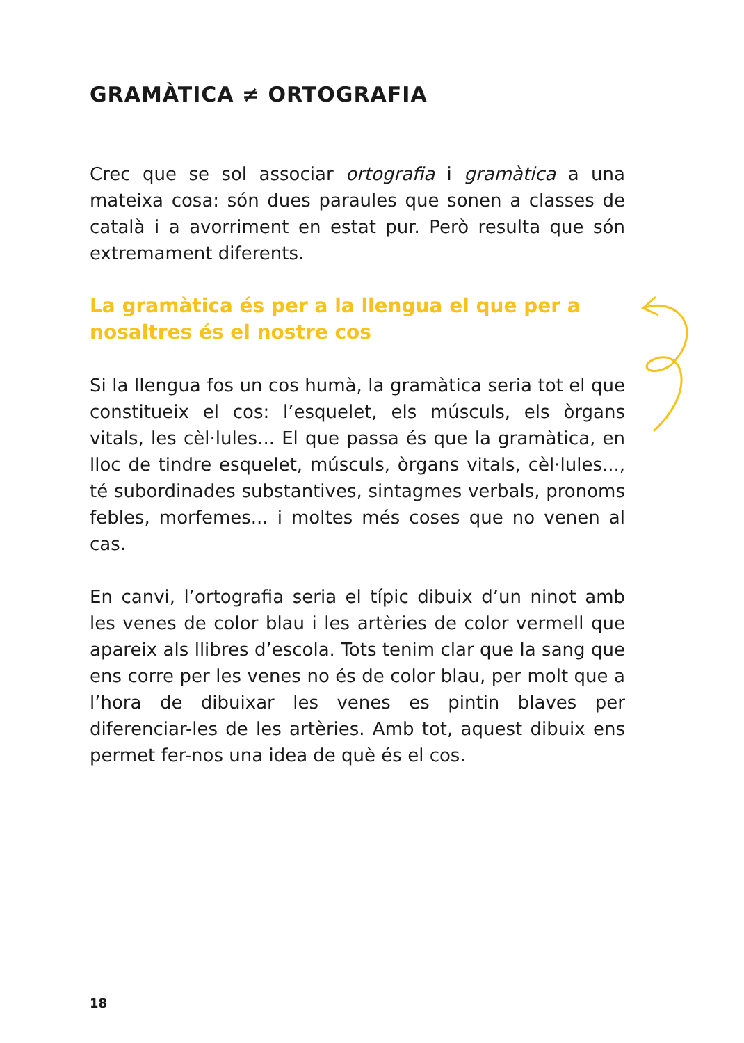GRAMÀTICA ≠ ORTOGRAFIA
Crec que se sol associar ortografia i gramàtica a una mateixa cosa: són dues paraules que sonen a classes de català i a avorriment en estat pur. Però resulta que són extremament diferents.
La gramàtica és per a la llengua el que per a nosaltres és el nostre cos
Si la llengua fos un cos humà, la gramàtica seria tot el que constitueix el cos: l’esquelet, els músculs, els òrgans vitals, les cèl·lules... El que passa és que la gramàtica, en lloc de tindre esquelet, músculs, òrgans vitals, cèl·lules..., té subordinades substantives, sintagmes verbals, pronoms febles, morfemes... i moltes més coses que no venen al cas.
En canvi, l’ortografia seria el típic dibuix d’un ninot amb les venes de color blau i les artèries de color vermell que apareix als llibres d’escola. Tots tenim clar que la sang que ens corre per les venes no és de color blau, per molt que a l’hora de dibuixar les venes es pintin blaves per diferenciar-les de les artèries. Amb tot, aquest dibuix ens permet fer-nos una idea de què és el cos.
18